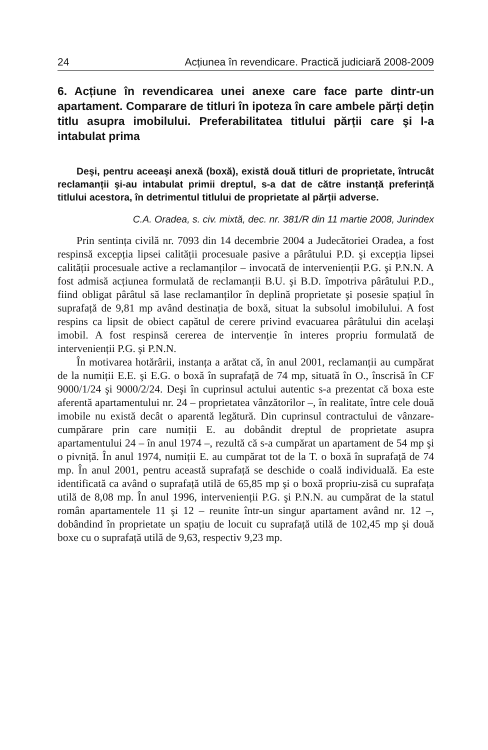24 Acțiunea în revendicare. Practică judiciară 2008-2009
6. Acțiune în revendicarea unei anexe care face parte dintr-un apartament. Comparare de titluri în ipoteza în care ambele părți dețin titlu asupra imobilului. Preferabilitatea titlului părții care şi l-a intabulat prima
Deşi, pentru aceeaşi anexă (boxă), există două titluri de proprietate, întrucât reclamanții şi-au intabulat primii dreptul, s-a dat de către instanță preferință titlului acestora, în detrimentul titlului de proprietate al părții adverse.
C.A. Oradea, s. civ. mixtă, dec. nr. 381/R din 11 martie 2008, Jurindex
Prin sentința civilă nr. 7093 din 14 decembrie 2004 a Judecătoriei Oradea, a fost respinsă excepția lipsei calității procesuale pasive a pârâtului P.D. şi excepția lipsei calității procesuale active a reclamanților – invocată de intervenienții P.G. şi P.N.N. A fost admisă acțiunea formulată de reclamanții B.U. şi B.D. împotriva pârâtului P.D., fiind obligat pârâtul să lase reclamanților în deplină proprietate şi posesie spațiul în suprafață de 9,81 mp având destinația de boxă, situat la subsolul imobilului. A fost respins ca lipsit de obiect capătul de cerere privind evacuarea pârâtului din acelaşi imobil. A fost respinsă cererea de intervenție în interes propriu formulată de intervenienții P.G. şi P.N.N.
În motivarea hotărârii, instanța a arătat că, în anul 2001, reclamanții au cumpărat de la numiții E.E. şi E.G. o boxă în suprafață de 74 mp, situată în O., înscrisă în CF 9000/1/24 şi 9000/2/24. Deşi în cuprinsul actului autentic s-a prezentat că boxa este aferentă apartamentului nr. 24 – proprietatea vânzătorilor –, în realitate, între cele două imobile nu există decât o aparentă legătură. Din cuprinsul contractului de vânzare-cumpărare prin care numiții E. au dobândit dreptul de proprietate asupra apartamentului 24 – în anul 1974 –, rezultă că s-a cumpărat un apartament de 54 mp şi o pivniță. În anul 1974, numiții E. au cumpărat tot de la T. o boxă în suprafață de 74 mp. În anul 2001, pentru această suprafață se deschide o coală individuală. Ea este identificată ca având o suprafață utilă de 65,85 mp şi o boxă propriu-zisă cu suprafața utilă de 8,08 mp. În anul 1996, intervenienții P.G. şi P.N.N. au cumpărat de la statul român apartamentele 11 şi 12 – reunite într-un singur apartament având nr. 12 –, dobândind în proprietate un spațiu de locuit cu suprafață utilă de 102,45 mp şi două boxe cu o suprafață utilă de 9,63, respectiv 9,23 mp.